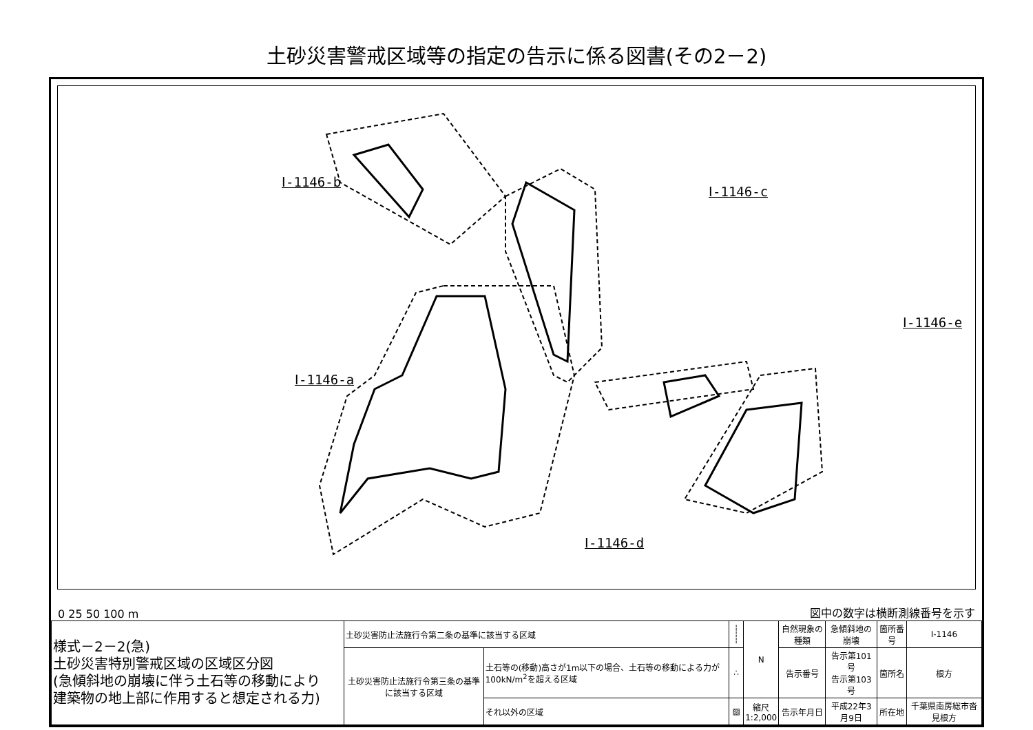土砂災害警戒区域等の指定の告示に係る図書(その2－2)
Ⅰ-1146-b
Ⅰ-1146-c
Ⅰ-1146-e
Ⅰ-1146-a
Ⅰ-1146-d
0 25 50 100 m 図中の数字は横断測線番号を示す
| 様式－2－2(急) 土砂災害特別警戒区域の区域区分図 (急傾斜地の崩壊に伴う土石等の移動により 建築物の地上部に作用すると想定される力) | 土砂災害防止法施行令第二条の基準に該当する区域 | | ┆ ┆ | N | 自然現象の種類 | 急傾斜地の崩壊 | 箇所番号 | Ⅰ-1146 |
| | 土砂災害防止法施行令第三条の基準に該当する区域 | 土石等の(移動)高さが1m以下の場合、土石等の移動による力が100kN/m<sup>2</sup>を超える区域 | ∴ | | 告示番号 | 告示第101号 告示第103号 | 箇所名 | 根方 |
| | | それ以外の区域 | ▨ | 縮尺 1:2,000 | 告示年月日 | 平成22年3月9日 | 所在地 | 千葉県南房総市沓見根方 |